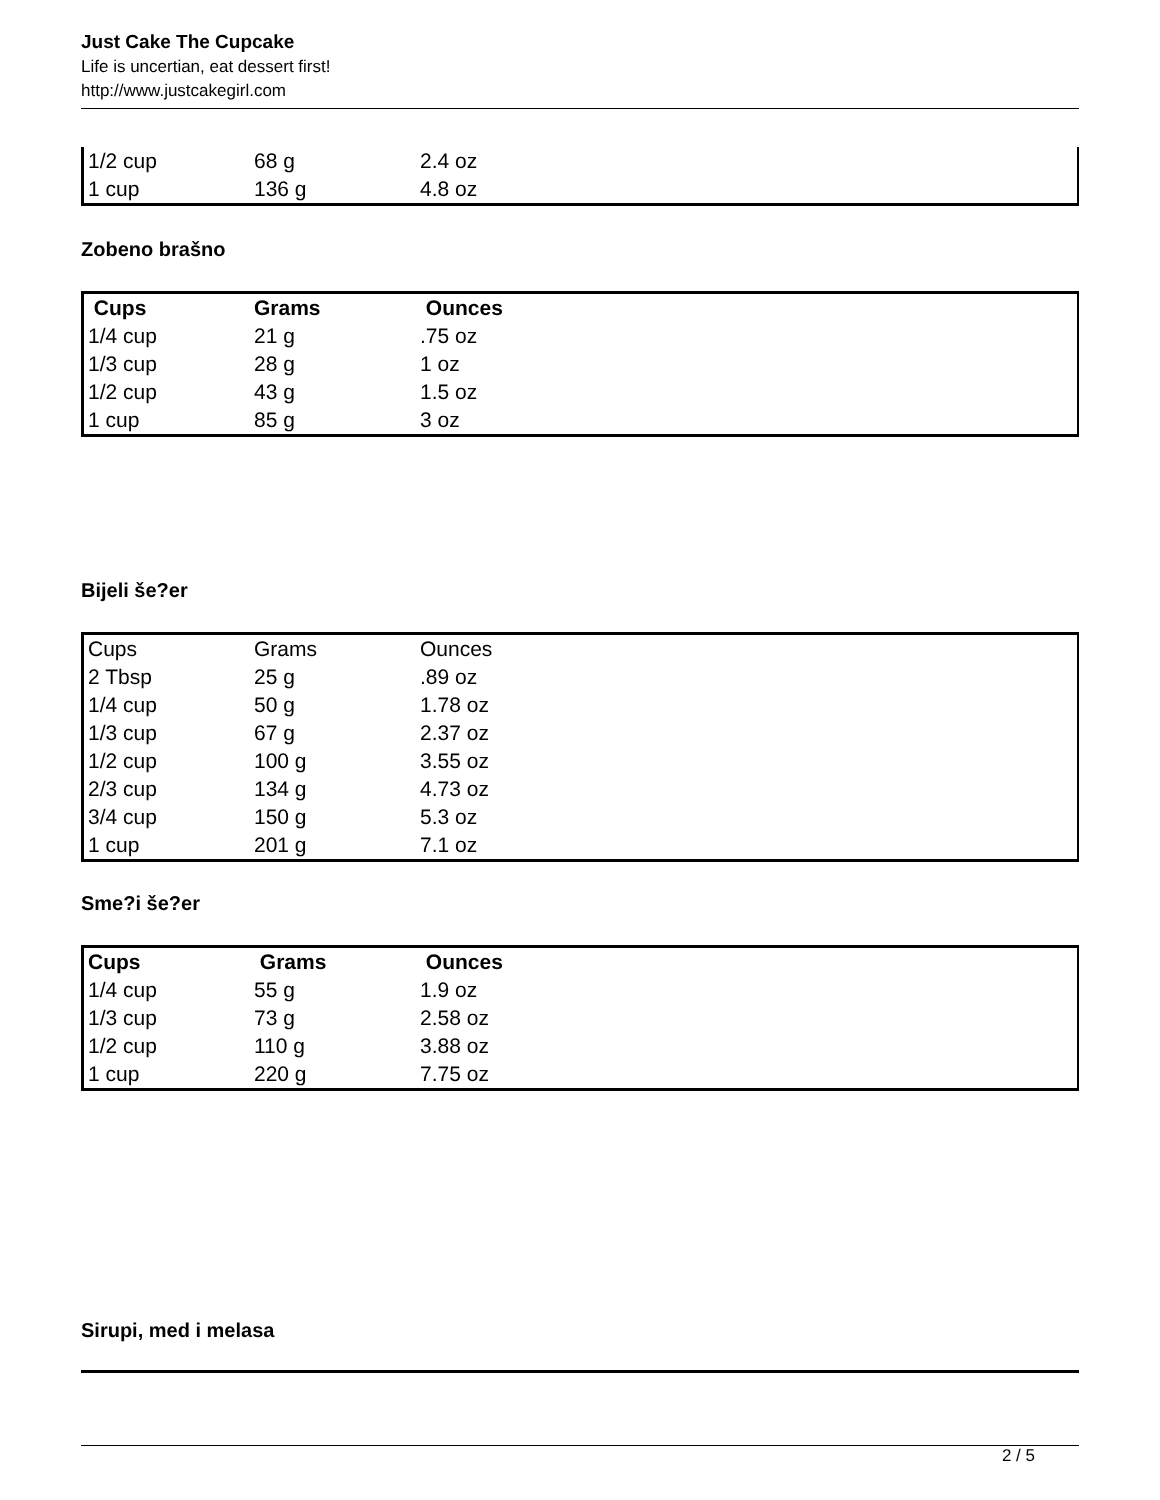Just Cake The Cupcake
Life is uncertian, eat dessert first!
http://www.justcakegirl.com
| 1/2 cup | 68 g | 2.4 oz |
| 1 cup | 136 g | 4.8 oz |
Zobeno brašno
| Cups | Grams | Ounces |
| --- | --- | --- |
| 1/4 cup | 21 g | .75 oz |
| 1/3 cup | 28 g | 1 oz |
| 1/2 cup | 43 g | 1.5 oz |
| 1 cup | 85 g | 3 oz |
Bijeli še?er
| Cups | Grams | Ounces |
| --- | --- | --- |
| 2 Tbsp | 25 g | .89 oz |
| 1/4 cup | 50 g | 1.78 oz |
| 1/3 cup | 67 g | 2.37 oz |
| 1/2 cup | 100 g | 3.55 oz |
| 2/3 cup | 134 g | 4.73 oz |
| 3/4 cup | 150 g | 5.3 oz |
| 1 cup | 201 g | 7.1 oz |
Sme?i še?er
| Cups | Grams | Ounces |
| --- | --- | --- |
| 1/4 cup | 55 g | 1.9 oz |
| 1/3 cup | 73 g | 2.58 oz |
| 1/2 cup | 110 g | 3.88 oz |
| 1 cup | 220 g | 7.75 oz |
Sirupi, med i melasa
2 / 5